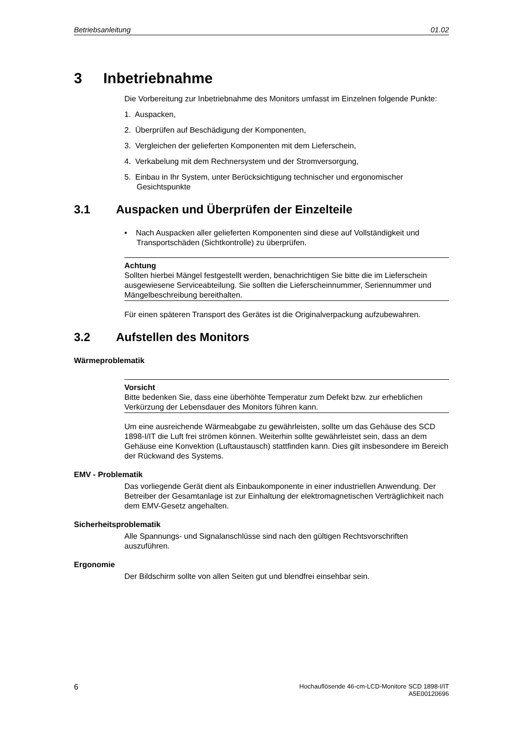Betriebsanleitung 01.02
3 Inbetriebnahme
Die Vorbereitung zur Inbetriebnahme des Monitors umfasst im Einzelnen folgende Punkte:
1. Auspacken,
2. Überprüfen auf Beschädigung der Komponenten,
3. Vergleichen der gelieferten Komponenten mit dem Lieferschein,
4. Verkabelung mit dem Rechnersystem und der Stromversorgung,
5. Einbau in Ihr System, unter Berücksichtigung technischer und ergonomischer Gesichtspunkte
3.1 Auspacken und Überprüfen der Einzelteile
• Nach Auspacken aller gelieferten Komponenten sind diese auf Vollständigkeit und Transportschäden (Sichtkontrolle) zu überprüfen.
Achtung
Sollten hierbei Mängel festgestellt werden, benachrichtigen Sie bitte die im Lieferschein ausgewiesene Serviceabteilung. Sie sollten die Lieferscheinnummer, Seriennummer und Mängelbeschreibung bereithalten.
Für einen späteren Transport des Gerätes ist die Originalverpackung aufzubewahren.
3.2 Aufstellen des Monitors
Wärmeproblematik
Vorsicht
Bitte bedenken Sie, dass eine überhöhte Temperatur zum Defekt bzw. zur erheblichen Verkürzung der Lebensdauer des Monitors führen kann.
Um eine ausreichende Wärmeabgabe zu gewährleisten, sollte um das Gehäuse des SCD 1898-I/IT die Luft frei strömen können. Weiterhin sollte gewährleistet sein, dass an dem Gehäuse eine Konvektion (Luftaustausch) stattfinden kann. Dies gilt insbesondere im Bereich der Rückwand des Systems.
EMV - Problematik
Das vorliegende Gerät dient als Einbaukomponente in einer industriellen Anwendung. Der Betreiber der Gesamtanlage ist zur Einhaltung der elektromagnetischen Verträglichkeit nach dem EMV-Gesetz angehalten.
Sicherheitsproblematik
Alle Spannungs- und Signalanschlüsse sind nach den gültigen Rechtsvorschriften auszuführen.
Ergonomie
Der Bildschirm sollte von allen Seiten gut und blendfrei einsehbar sein.
6
Hochauflösende 46-cm-LCD-Monitore SCD 1898-I/IT
A5E00120696